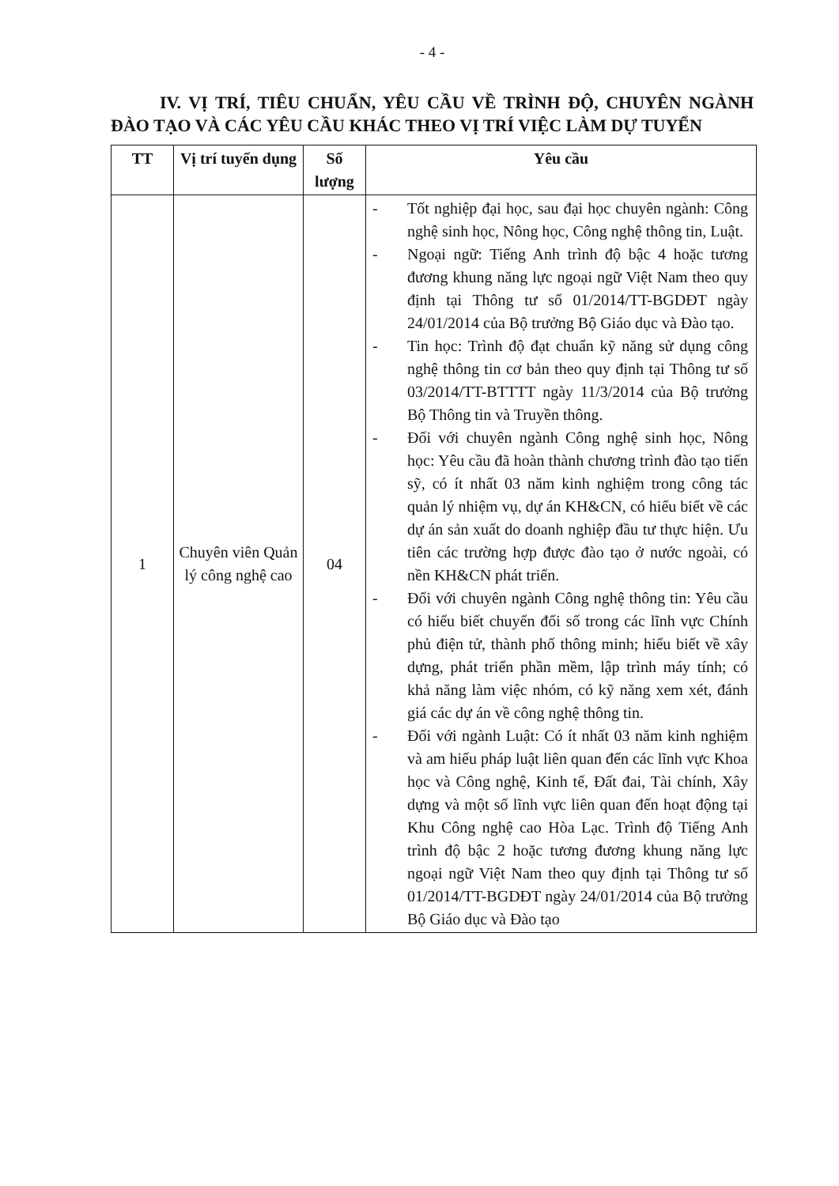- 4 -
IV. VỊ TRÍ, TIÊU CHUẨN, YÊU CẦU VỀ TRÌNH ĐỘ, CHUYÊN NGÀNH ĐÀO TẠO VÀ CÁC YÊU CẦU KHÁC THEO VỊ TRÍ VIỆC LÀM DỰ TUYỂN
| TT | Vị trí tuyển dụng | Số lượng | Yêu cầu |
| --- | --- | --- | --- |
| 1 | Chuyên viên Quản lý công nghệ cao | 04 | - Tốt nghiệp đại học, sau đại học chuyên ngành: Công nghệ sinh học, Nông học, Công nghệ thông tin, Luật. - Ngoại ngữ: Tiếng Anh trình độ bậc 4 hoặc tương đương khung năng lực ngoại ngữ Việt Nam theo quy định tại Thông tư số 01/2014/TT-BGDĐT ngày 24/01/2014 của Bộ trưởng Bộ Giáo dục và Đào tạo. - Tin học: Trình độ đạt chuẩn kỹ năng sử dụng công nghệ thông tin cơ bản theo quy định tại Thông tư số 03/2014/TT-BTTTT ngày 11/3/2014 của Bộ trưởng Bộ Thông tin và Truyền thông. - Đối với chuyên ngành Công nghệ sinh học, Nông học: Yêu cầu đã hoàn thành chương trình đào tạo tiến sỹ, có ít nhất 03 năm kinh nghiệm trong công tác quản lý nhiệm vụ, dự án KH&CN, có hiểu biết về các dự án sản xuất do doanh nghiệp đầu tư thực hiện. Ưu tiên các trường hợp được đào tạo ở nước ngoài, có nền KH&CN phát triển. - Đối với chuyên ngành Công nghệ thông tin: Yêu cầu có hiểu biết chuyển đổi số trong các lĩnh vực Chính phủ điện tử, thành phố thông minh; hiểu biết về xây dựng, phát triển phần mềm, lập trình máy tính; có khả năng làm việc nhóm, có kỹ năng xem xét, đánh giá các dự án về công nghệ thông tin. - Đối với ngành Luật: Có ít nhất 03 năm kinh nghiệm và am hiểu pháp luật liên quan đến các lĩnh vực Khoa học và Công nghệ, Kinh tế, Đất đai, Tài chính, Xây dựng và một số lĩnh vực liên quan đến hoạt động tại Khu Công nghệ cao Hòa Lạc. Trình độ Tiếng Anh trình độ bậc 2 hoặc tương đương khung năng lực ngoại ngữ Việt Nam theo quy định tại Thông tư số 01/2014/TT-BGDĐT ngày 24/01/2014 của Bộ trưởng Bộ Giáo dục và Đào tạo |